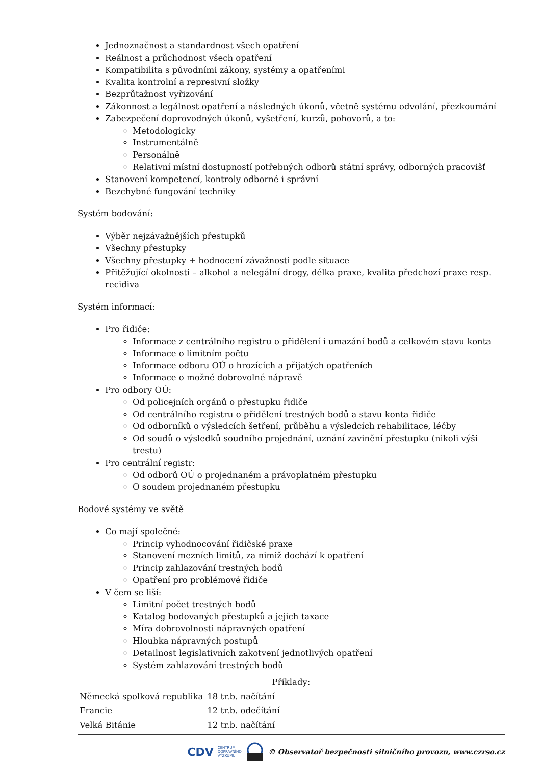Jednoznačnost a standardnost všech opatření
Reálnost a průchodnost všech opatření
Kompatibilita s původními zákony, systémy a opatřeními
Kvalita kontrolní a represivní složky
Bezprůtažnost vyřizování
Zákonnost a legálnost opatření a následných úkonů, včetně systému odvolání, přezkoumání
Zabezpečení doprovodných úkonů, vyšetření, kurzů, pohovorů, a to:
Metodologicky
Instrumentálně
Personálně
Relativní místní dostupností potřebných odborů státní správy, odborných pracovišť
Stanovení kompetencí, kontroly odborné i správní
Bezchybné fungování techniky
Systém bodování:
Výběr nejzávažnějších přestupků
Všechny přestupky
Všechny přestupky + hodnocení závažnosti podle situace
Přitěžující okolnosti – alkohol a nelegální drogy, délka praxe, kvalita předchozí praxe resp. recidiva
Systém informací:
Pro řidiče:
Informace z centrálního registru o přidělení i umazání bodů a celkovém stavu konta
Informace o limitním počtu
Informace odboru OÚ o hrozících a přijatých opatřeních
Informace o možné dobrovolné nápravě
Pro odbory OÚ:
Od policejních orgánů o přestupku řidiče
Od centrálního registru o přidělení trestných bodů a stavu konta řidiče
Od odborníků o výsledcích šetření, průběhu a výsledcích rehabilitace, léčby
Od soudů o výsledků soudního projednání, uznání zavinění přestupku (nikoli výši trestu)
Pro centrální registr:
Od odborů OÚ o projednaném a právoplatném přestupku
O soudem projednaném přestupku
Bodové systémy ve světě
Co mají společné:
Princip vyhodnocování řidičské praxe
Stanovení mezních limitů, za nimiž dochází k opatření
Princip zahlazování trestných bodů
Opatření pro problémové řidiče
V čem se liší:
Limitní počet trestných bodů
Katalog bodovaných přestupků a jejich taxace
Míra dobrovolnosti nápravných opatření
Hloubka nápravných postupů
Detailnost legislativních zakotvení jednotlivých opatření
Systém zahlazování trestných bodů
Příklady:
| Německá spolková republika | 18 tr.b. načítání |
| Francie | 12 tr.b. odečítání |
| Velká Bitánie | 12 tr.b. načítání |
CDV CENTRUM
DOPRAVNÍHO
VÝZKUMU © Observatoř bezpečnosti silničního provozu, www.czrso.cz